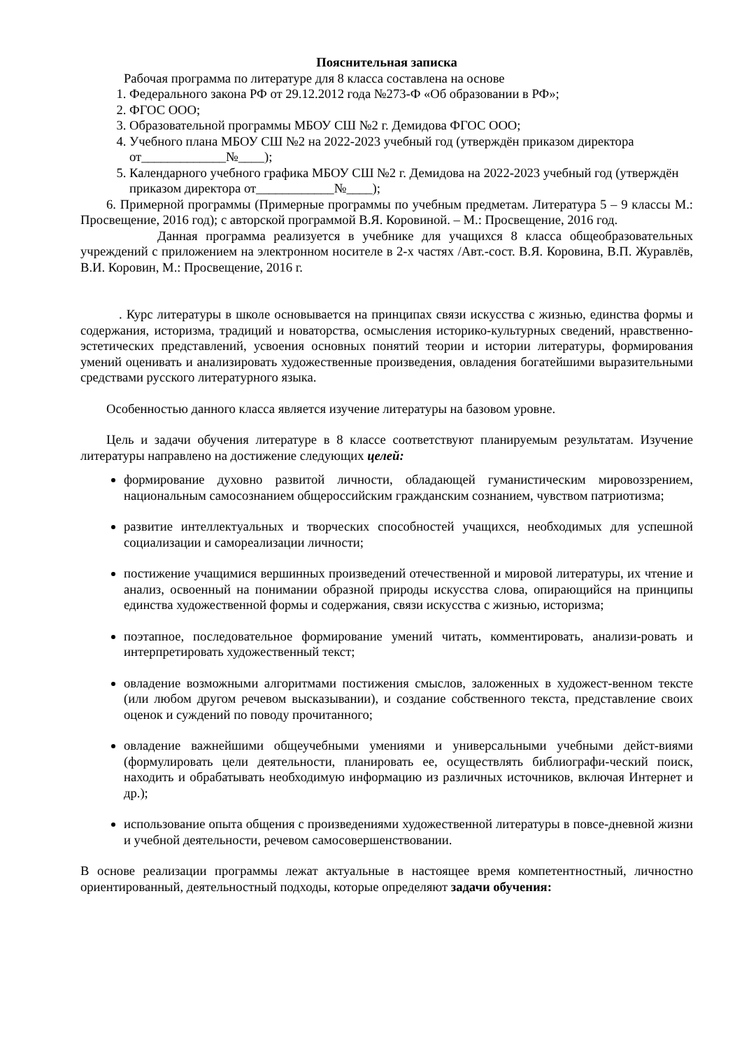Пояснительная записка
Рабочая программа по литературе для 8 класса составлена на основе
1. Федерального закона РФ от 29.12.2012 года №273-Ф «Об образовании в РФ»;
2. ФГОС ООО;
3. Образовательной программы МБОУ СШ №2 г. Демидова ФГОС ООО;
4. Учебного плана МБОУ СШ №2 на 2022-2023 учебный год (утверждён приказом директора от_____________№____);
5. Календарного учебного графика МБОУ СШ №2 г. Демидова на 2022-2023 учебный год (утверждён приказом директора от____________№____);
6. Примерной программы (Примерные программы по учебным предметам. Литература 5 – 9 классы М.: Просвещение, 2016 год); с авторской программой В.Я. Коровиной. – М.: Просвещение, 2016 год.
Данная программа реализуется в учебнике для учащихся 8 класса общеобразовательных учреждений с приложением на электронном носителе в 2-х частях /Авт.-сост. В.Я. Коровина, В.П. Журавлёв, В.И. Коровин, М.: Просвещение, 2016 г.
. Курс литературы в школе основывается на принципах связи искусства с жизнью, единства формы и содержания, историзма, традиций и новаторства, осмысления историко-культурных сведений, нравственно-эстетических представлений, усвоения основных понятий теории и истории литературы, формирования умений оценивать и анализировать художественные произведения, овладения богатейшими выразительными средствами русского литературного языка.
Особенностью данного класса является изучение литературы на базовом уровне.
Цель и задачи обучения литературе в 8 классе соответствуют планируемым результатам. Изучение литературы направлено на достижение следующих целей:
формирование духовно развитой личности, обладающей гуманистическим мировоззрением, национальным самосознанием общероссийским гражданским сознанием, чувством патриотизма;
развитие интеллектуальных и творческих способностей учащихся, необходимых для успешной социализации и самореализации личности;
постижение учащимися вершинных произведений отечественной и мировой литературы, их чтение и анализ, освоенный на понимании образной природы искусства слова, опирающийся на принципы единства художественной формы и содержания, связи искусства с жизнью, историзма;
поэтапное, последовательное формирование умений читать, комментировать, анализи-ровать и интерпретировать художественный текст;
овладение возможными алгоритмами постижения смыслов, заложенных в художест-венном тексте (или любом другом речевом высказывании), и создание собственного текста, представление своих оценок и суждений по поводу прочитанного;
овладение важнейшими общеучебными умениями и универсальными учебными дейст-виями (формулировать цели деятельности, планировать ее, осуществлять библиографи-ческий поиск, находить и обрабатывать необходимую информацию из различных источников, включая Интернет и др.);
использование опыта общения с произведениями художественной литературы в повсе-дневной жизни и учебной деятельности, речевом самосовершенствовании.
В основе реализации программы лежат актуальные в настоящее время компетентностный, личностно ориентированный, деятельностный подходы, которые определяют задачи обучения: